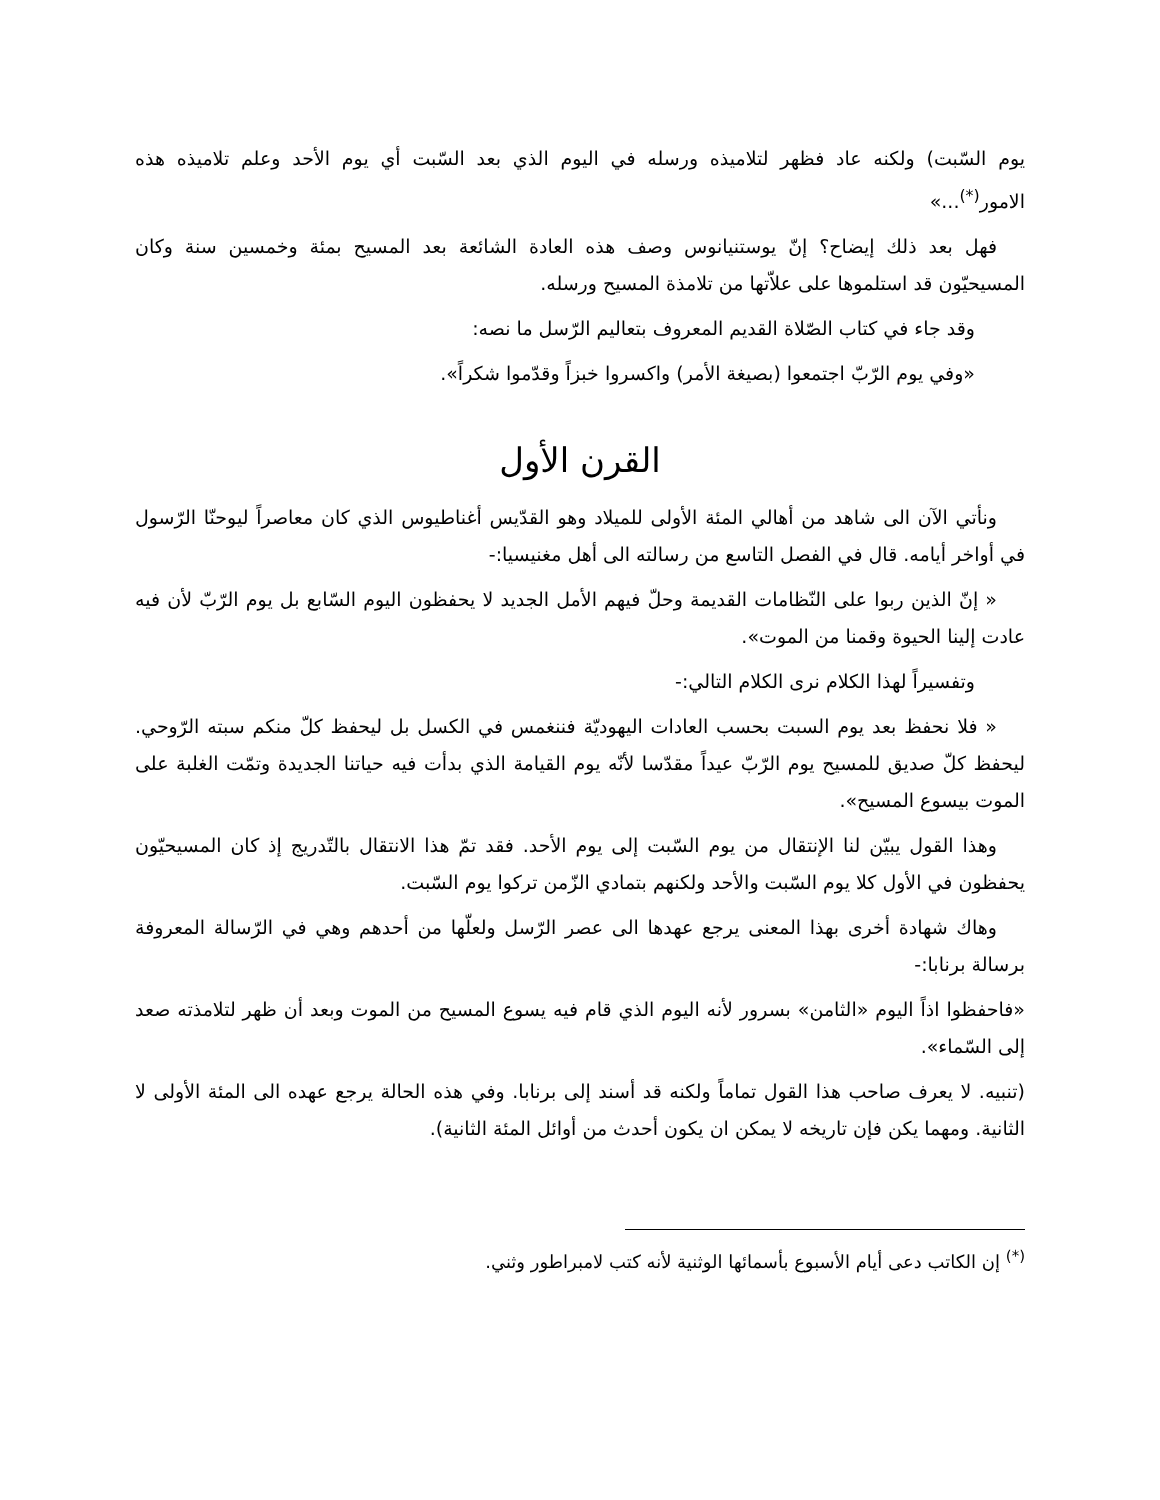يوم السّبت) ولكنه عاد فظهر لتلاميذه ورسله في اليوم الذي بعد السّبت أي يوم الأحد وعلم تلاميذه هذه الامور<sup>(*)</sup>...»
فهل بعد ذلك إيضاح؟ إنّ يوستنيانوس وصف هذه العادة الشائعة بعد المسيح بمئة وخمسين سنة وكان المسيحيّون قد استلموها على علاّتها من تلامذة المسيح ورسله.
وقد جاء في كتاب الصّلاة القديم المعروف بتعاليم الرّسل ما نصه:
«وفي يوم الرّبّ اجتمعوا (بصيغة الأمر) واكسروا خبزاً وقدّموا شكراً».
القرن الأول
ونأتي الآن الى شاهد من أهالي المئة الأولى للميلاد وهو القدّيس أغناطيوس الذي كان معاصراً ليوحنّا الرّسول في أواخر أيامه. قال في الفصل التاسع من رسالته الى أهل مغنيسيا:-
« إنّ الذين ربوا على النّظامات القديمة وحلّ فيهم الأمل الجديد لا يحفظون اليوم السّابع بل يوم الرّبّ لأن فيه عادت إلينا الحيوة وقمنا من الموت».
وتفسيراً لهذا الكلام نرى الكلام التالي:-
« فلا نحفظ بعد يوم السبت بحسب العادات اليهوديّة فننغمس في الكسل بل ليحفظ كلّ منكم سبته الرّوحي. ليحفظ كلّ صديق للمسيح يوم الرّبّ عيداً مقدّسا لأنّه يوم القيامة الذي بدأت فيه حياتنا الجديدة وتمّت الغلبة على الموت بيسوع المسيح».
وهذا القول يبيّن لنا الإنتقال من يوم السّبت إلى يوم الأحد. فقد تمّ هذا الانتقال بالتّدريج إذ كان المسيحيّون يحفظون في الأول كلا يوم السّبت والأحد ولكنهم بتمادي الزّمن تركوا يوم السّبت.
وهاك شهادة أخرى بهذا المعنى يرجع عهدها الى عصر الرّسل ولعلّها من أحدهم وهي في الرّسالة المعروفة برسالة برنابا:-
«فاحفظوا اذاً اليوم «الثامن» بسرور لأنه اليوم الذي قام فيه يسوع المسيح من الموت وبعد أن ظهر لتلامذته صعد إلى السّماء».
(تنبيه. لا يعرف صاحب هذا القول تماماً ولكنه قد أسند إلى برنابا. وفي هذه الحالة يرجع عهده الى المئة الأولى لا الثانية. ومهما يكن فإن تاريخه لا يمكن ان يكون أحدث من أوائل المئة الثانية).
<sup>(*)</sup> إن الكاتب دعى أيام الأسبوع بأسمائها الوثنية لأنه كتب لامبراطور وثني.